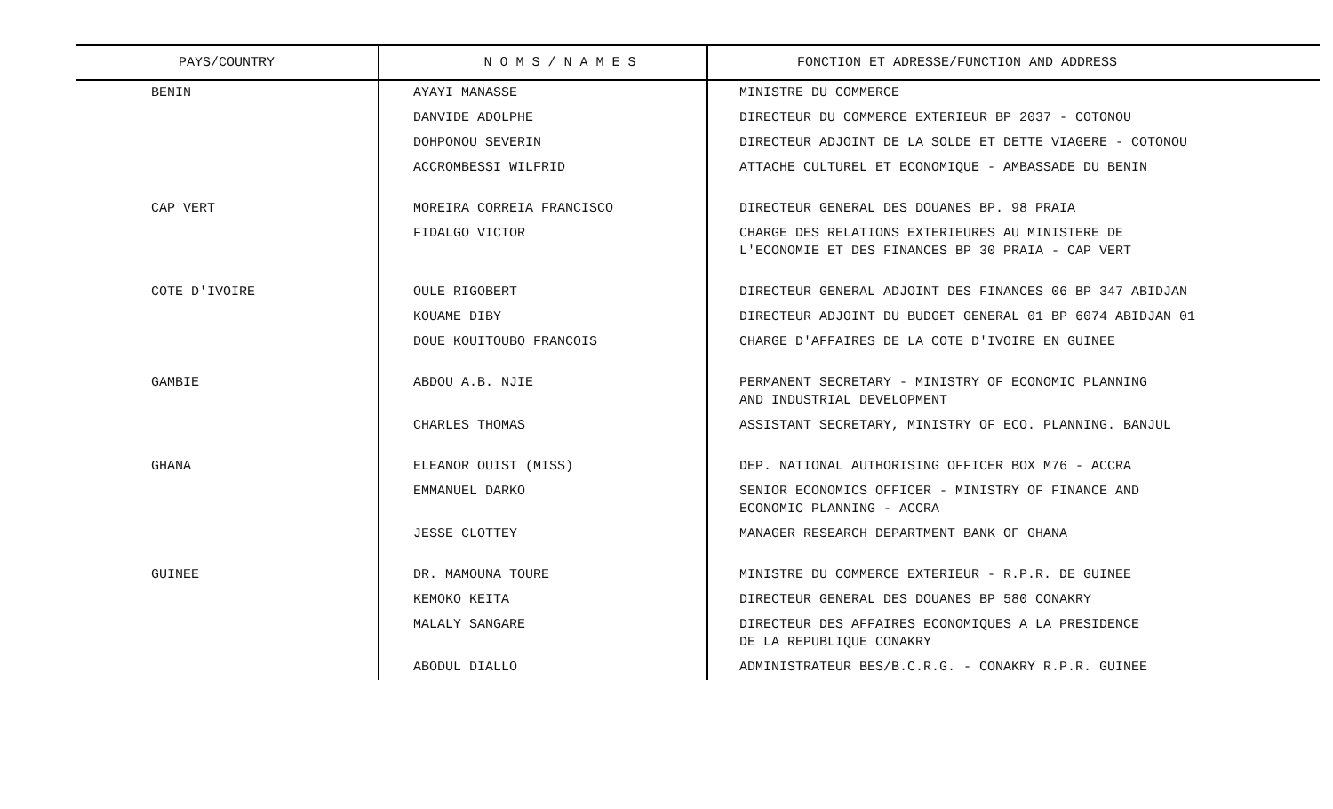| PAYS/COUNTRY | N O M S / N A M E S | FONCTION ET ADRESSE/FUNCTION AND ADDRESS |
| --- | --- | --- |
| BENIN | AYAYI MANASSE | MINISTRE DU COMMERCE |
| | DANVIDE ADOLPHE | DIRECTEUR DU COMMERCE EXTERIEUR BP 2037 - COTONOU |
| | DOHPONOU SEVERIN | DIRECTEUR ADJOINT DE LA SOLDE ET DETTE VIAGERE - COTONOU |
| | ACCROMBESSI WILFRID | ATTACHE CULTUREL ET ECONOMIQUE - AMBASSADE DU BENIN |
| CAP VERT | MOREIRA CORREIA FRANCISCO | DIRECTEUR GENERAL DES DOUANES BP. 98 PRAIA |
| | FIDALGO VICTOR | CHARGE DES RELATIONS EXTERIEURES AU MINISTERE DE L'ECONOMIE ET DES FINANCES BP 30 PRAIA - CAP VERT |
| COTE D'IVOIRE | OULE RIGOBERT | DIRECTEUR GENERAL ADJOINT DES FINANCES 06 BP 347 ABIDJAN |
| | KOUAME DIBY | DIRECTEUR ADJOINT DU BUDGET GENERAL 01 BP 6074 ABIDJAN 01 |
| | DOUE KOUITOUBO FRANCOIS | CHARGE D'AFFAIRES DE LA COTE D'IVOIRE EN GUINEE |
| GAMBIE | ABDOU A.B. NJIE | PERMANENT SECRETARY - MINISTRY OF ECONOMIC PLANNING AND INDUSTRIAL DEVELOPMENT |
| | CHARLES THOMAS | ASSISTANT SECRETARY, MINISTRY OF ECO. PLANNING. BANJUL |
| GHANA | ELEANOR OUIST (MISS) | DEP. NATIONAL AUTHORISING OFFICER BOX M76 - ACCRA |
| | EMMANUEL DARKO | SENIOR ECONOMICS OFFICER - MINISTRY OF FINANCE AND ECONOMIC PLANNING - ACCRA |
| | JESSE CLOTTEY | MANAGER RESEARCH DEPARTMENT BANK OF GHANA |
| GUINEE | DR. MAMOUNA TOURE | MINISTRE DU COMMERCE EXTERIEUR - R.P.R. DE GUINEE |
| | KEMOKO KEITA | DIRECTEUR GENERAL DES DOUANES BP 580 CONAKRY |
| | MALALY SANGARE | DIRECTEUR DES AFFAIRES ECONOMIQUES A LA PRESIDENCE DE LA REPUBLIQUE CONAKRY |
| | ABODUL DIALLO | ADMINISTRATEUR BES/B.C.R.G. - CONAKRY R.P.R. GUINEE |